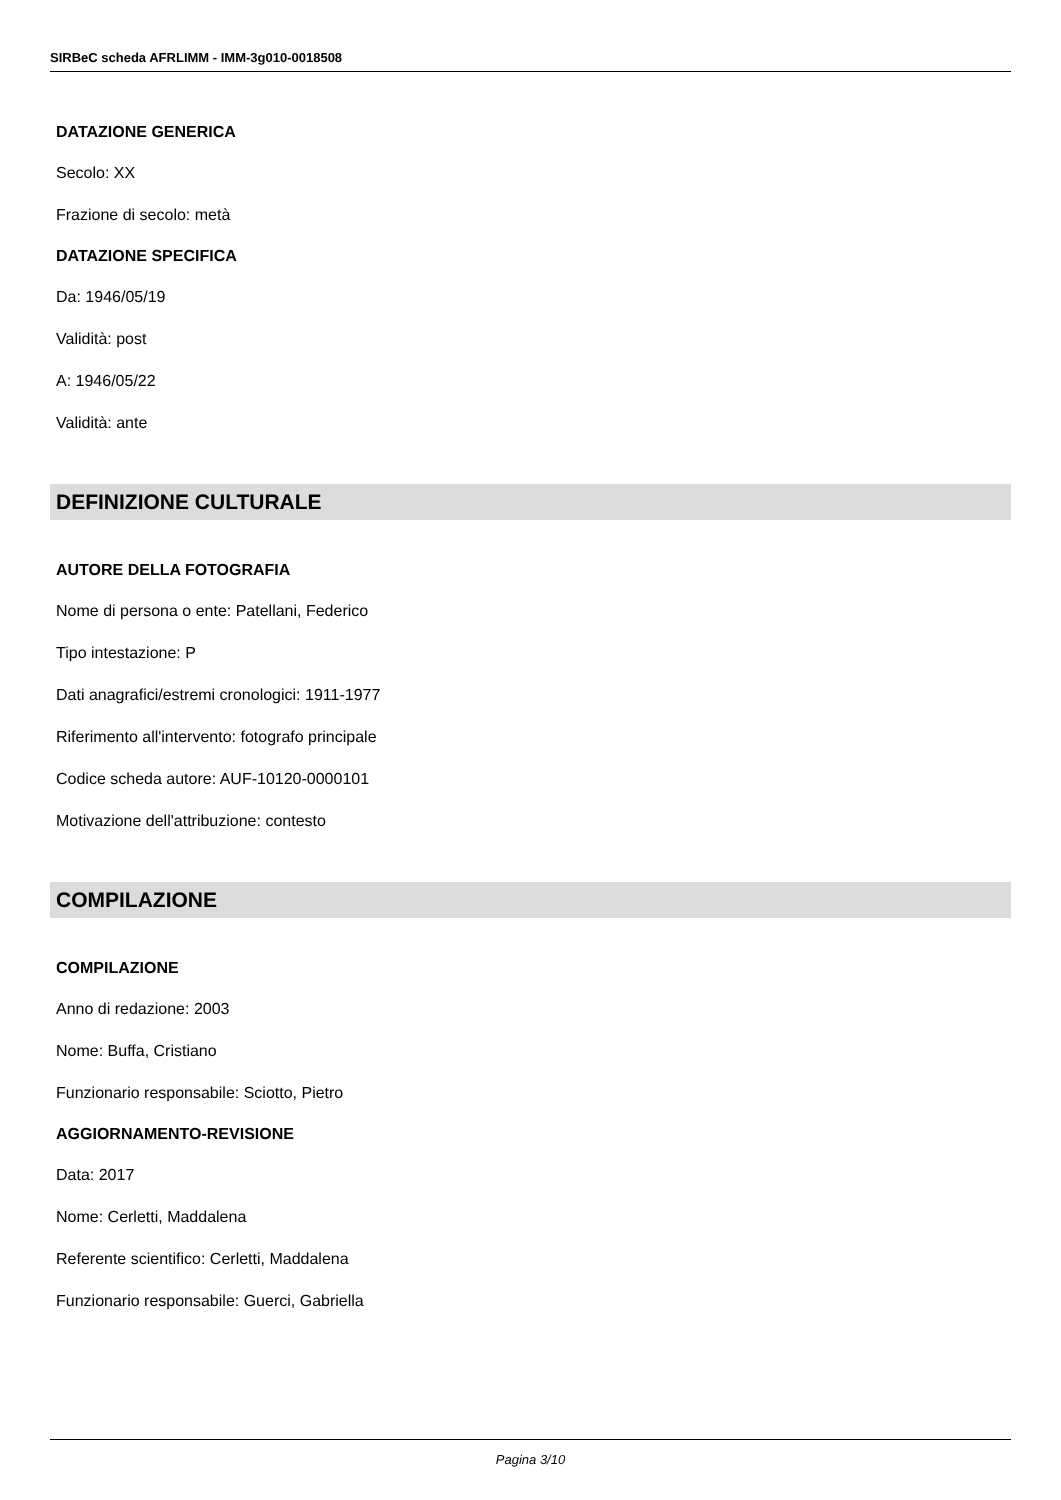SIRBeC scheda AFRLIMM - IMM-3g010-0018508
DATAZIONE GENERICA
Secolo: XX
Frazione di secolo: metà
DATAZIONE SPECIFICA
Da: 1946/05/19
Validità: post
A: 1946/05/22
Validità: ante
DEFINIZIONE CULTURALE
AUTORE DELLA FOTOGRAFIA
Nome di persona o ente: Patellani, Federico
Tipo intestazione: P
Dati anagrafici/estremi cronologici: 1911-1977
Riferimento all'intervento: fotografo principale
Codice scheda autore: AUF-10120-0000101
Motivazione dell'attribuzione: contesto
COMPILAZIONE
COMPILAZIONE
Anno di redazione: 2003
Nome: Buffa, Cristiano
Funzionario responsabile: Sciotto, Pietro
AGGIORNAMENTO-REVISIONE
Data: 2017
Nome: Cerletti, Maddalena
Referente scientifico: Cerletti, Maddalena
Funzionario responsabile: Guerci, Gabriella
Pagina 3/10